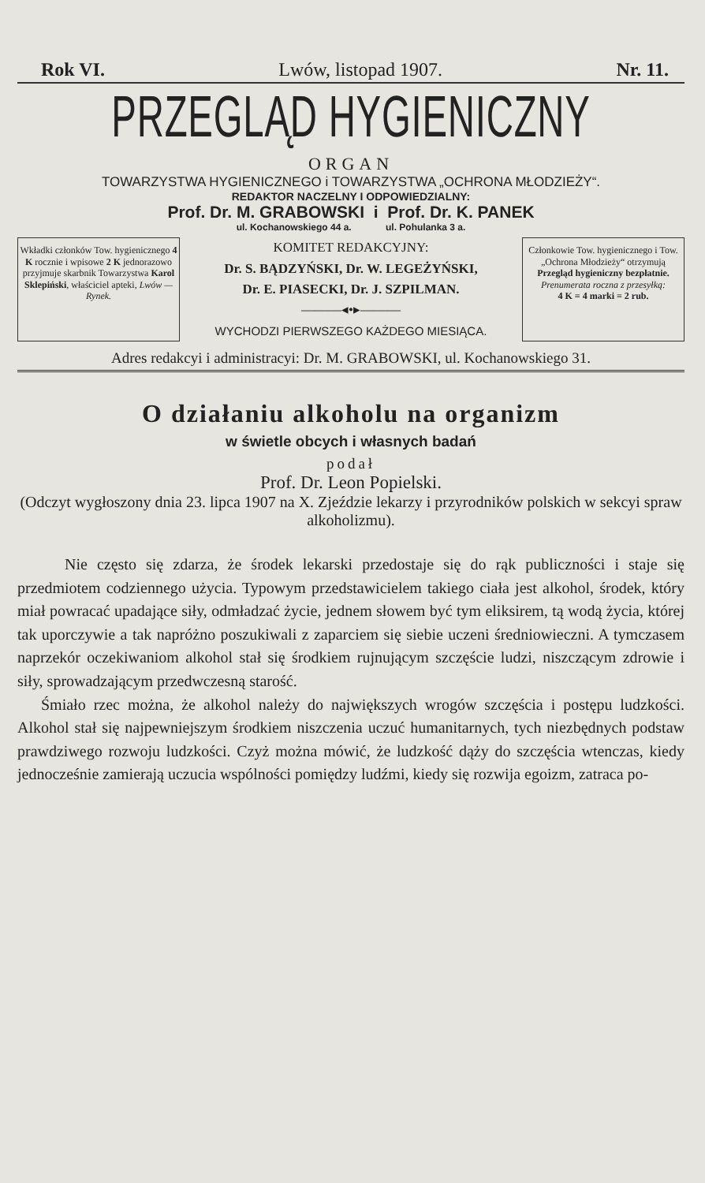Rok VI. Lwów, listopad 1907. Nr. 11.
PRZEGLĄD HYGIENICZNY
ORGAN
TOWARZYSTWA HYGIENICZNEGO i TOWARZYSTWA „OCHRONA MŁODZIEŻY“.
REDAKTOR NACZELNY I ODPOWIEDZIALNY:
Prof. Dr. M. GRABOWSKI i Prof. Dr. K. PANEK
ul. Kochanowskiego 44 a. ul. Pohulanka 3 a.
Wkładki członków Tow. hygienicznego 4 K rocznie i wpisowe 2 K jednorazowo przyjmuje skarbnik Towarzystwa Karol Sklepiński, właściciel apteki, Lwów — Rynek.
KOMITET REDAKCYJNY:
Dr. S. BĄDZYŃSKI, Dr. W. LEGEŻYŃSKI,
Dr. E. PIASECKI, Dr. J. SZPILMAN.
———◂•▸———
WYCHODZI PIERWSZEGO KAŻDEGO MIESIĄCA.
Członkowie Tow. hygienicznego i Tow. „Ochrona Młodzieży“ otrzymują Przegląd hygieniczny bezpłatnie.
Prenumerata roczna z przesyłką:
4 K = 4 marki = 2 rub.
Adres redakcyi i administracyi: Dr. M. GRABOWSKI, ul. Kochanowskiego 31.
O działaniu alkoholu na organizm
w świetle obcych i własnych badań
podał
Prof. Dr. Leon Popielski.
(Odczyt wygłoszony dnia 23. lipca 1907 na X. Zjeździe lekarzy i przyrodników polskich w sekcyi spraw alkoholizmu).
Nie często się zdarza, że środek lekarski przedostaje się do rąk publiczności i staje się przedmiotem codziennego użycia. Typowym przedstawicielem takiego ciała jest alkohol, środek, który miał powracać upadające siły, odmładzać życie, jednem słowem być tym eliksirem, tą wodą życia, której tak uporczywie a tak napróżno poszukiwali z zaparciem się siebie uczeni średniowieczni. A tymczasem naprzekór oczekiwaniom alkohol stał się środkiem rujnującym szczęście ludzi, niszczącym zdrowie i siły, sprowadzającym przedwczesną starość.
Śmiało rzec można, że alkohol należy do największych wrogów szczęścia i postępu ludzkości. Alkohol stał się najpewniejszym środkiem niszczenia uczuć humanitarnych, tych niezbędnych podstaw prawdziwego rozwoju ludzkości. Czyż można mówić, że ludzkość dąży do szczęścia wtenczas, kiedy jednocześnie zamierają uczucia wspólności pomiędzy ludźmi, kiedy się rozwija egoizm, zatraca po-